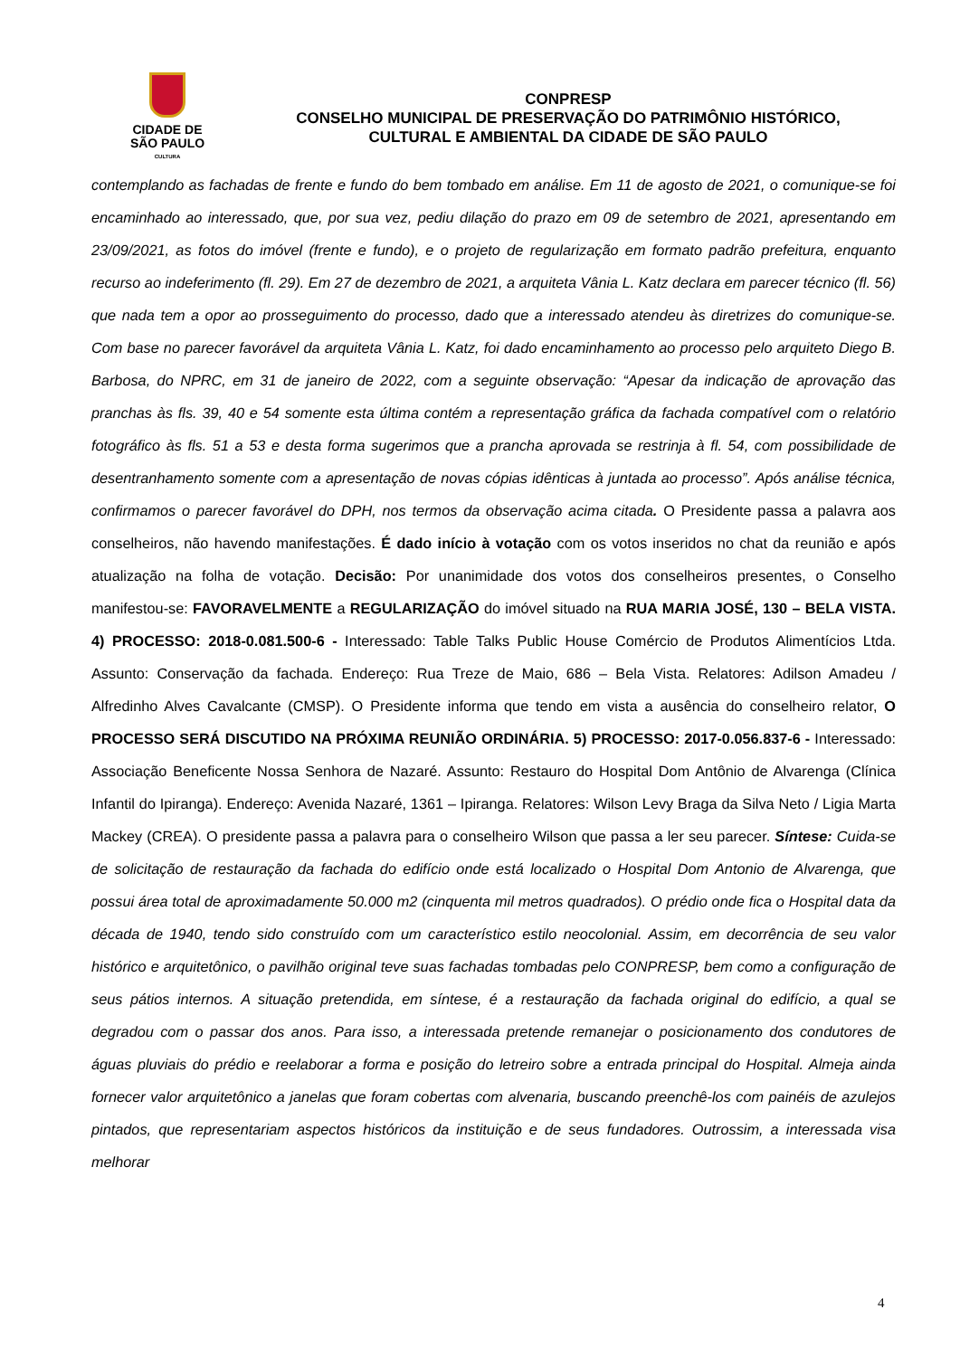CIDADE DE
SÃO PAULO
CULTURA
CONPRESP
CONSELHO MUNICIPAL DE PRESERVAÇÃO DO PATRIMÔNIO HISTÓRICO,
CULTURAL E AMBIENTAL DA CIDADE DE SÃO PAULO
contemplando as fachadas de frente e fundo do bem tombado em análise. Em 11 de agosto de 2021, o comunique-se foi encaminhado ao interessado, que, por sua vez, pediu dilação do prazo em 09 de setembro de 2021, apresentando em 23/09/2021, as fotos do imóvel (frente e fundo), e o projeto de regularização em formato padrão prefeitura, enquanto recurso ao indeferimento (fl. 29). Em 27 de dezembro de 2021, a arquiteta Vânia L. Katz declara em parecer técnico (fl. 56) que nada tem a opor ao prosseguimento do processo, dado que a interessado atendeu às diretrizes do comunique-se. Com base no parecer favorável da arquiteta Vânia L. Katz, foi dado encaminhamento ao processo pelo arquiteto Diego B. Barbosa, do NPRC, em 31 de janeiro de 2022, com a seguinte observação: “Apesar da indicação de aprovação das pranchas às fls. 39, 40 e 54 somente esta última contém a representação gráfica da fachada compatível com o relatório fotográfico às fls. 51 a 53 e desta forma sugerimos que a prancha aprovada se restrinja à fl. 54, com possibilidade de desentranhamento somente com a apresentação de novas cópias idênticas à juntada ao processo”. Após análise técnica, confirmamos o parecer favorável do DPH, nos termos da observação acima citada. O Presidente passa a palavra aos conselheiros, não havendo manifestações. É dado início à votação com os votos inseridos no chat da reunião e após atualização na folha de votação. Decisão: Por unanimidade dos votos dos conselheiros presentes, o Conselho manifestou-se: FAVORAVELMENTE a REGULARIZAÇÃO do imóvel situado na RUA MARIA JOSÉ, 130 – BELA VISTA. 4) PROCESSO: 2018-0.081.500-6 - Interessado: Table Talks Public House Comércio de Produtos Alimentícios Ltda. Assunto: Conservação da fachada. Endereço: Rua Treze de Maio, 686 – Bela Vista. Relatores: Adilson Amadeu / Alfredinho Alves Cavalcante (CMSP). O Presidente informa que tendo em vista a ausência do conselheiro relator, O PROCESSO SERÁ DISCUTIDO NA PRÓXIMA REUNIÃO ORDINÁRIA. 5) PROCESSO: 2017-0.056.837-6 - Interessado: Associação Beneficente Nossa Senhora de Nazaré. Assunto: Restauro do Hospital Dom Antônio de Alvarenga (Clínica Infantil do Ipiranga). Endereço: Avenida Nazaré, 1361 – Ipiranga. Relatores: Wilson Levy Braga da Silva Neto / Ligia Marta Mackey (CREA). O presidente passa a palavra para o conselheiro Wilson que passa a ler seu parecer. Síntese: Cuida-se de solicitação de restauração da fachada do edifício onde está localizado o Hospital Dom Antonio de Alvarenga, que possui área total de aproximadamente 50.000 m2 (cinquenta mil metros quadrados). O prédio onde fica o Hospital data da década de 1940, tendo sido construído com um característico estilo neocolonial. Assim, em decorrência de seu valor histórico e arquitetônico, o pavilhão original teve suas fachadas tombadas pelo CONPRESP, bem como a configuração de seus pátios internos. A situação pretendida, em síntese, é a restauração da fachada original do edifício, a qual se degradou com o passar dos anos. Para isso, a interessada pretende remanejar o posicionamento dos condutores de águas pluviais do prédio e reelaborar a forma e posição do letreiro sobre a entrada principal do Hospital. Almeja ainda fornecer valor arquitetônico a janelas que foram cobertas com alvenaria, buscando preenchê-los com painéis de azulejos pintados, que representariam aspectos históricos da instituição e de seus fundadores. Outrossim, a interessada visa melhorar
4